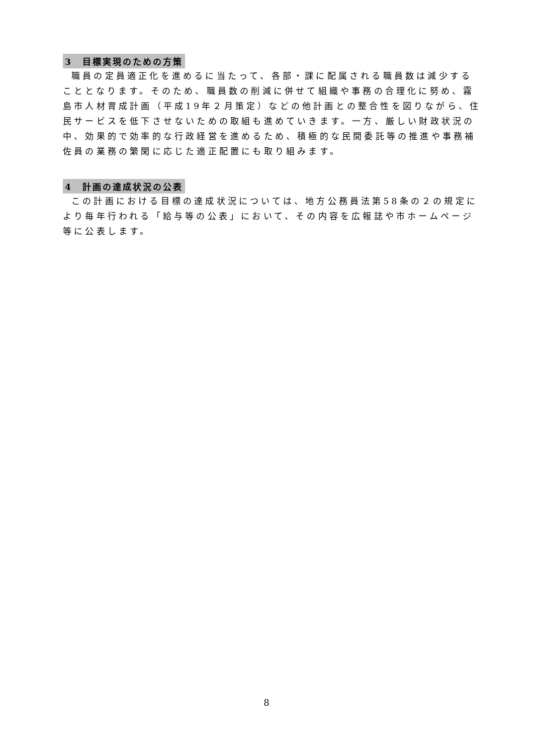3　目標実現のための方策
職員の定員適正化を進めるに当たって、各部・課に配属される職員数は減少することとなります。そのため、職員数の削減に併せて組織や事務の合理化に努め、霧島市人材育成計画（平成19年２月策定）などの他計画との整合性を図りながら、住民サービスを低下させないための取組も進めていきます。一方、厳しい財政状況の中、効果的で効率的な行政経営を進めるため、積極的な民間委託等の推進や事務補佐員の業務の繁閑に応じた適正配置にも取り組みます。
4　計画の達成状況の公表
この計画における目標の達成状況については、地方公務員法第58条の２の規定により毎年行われる「給与等の公表」において、その内容を広報誌や市ホームページ等に公表します。
8